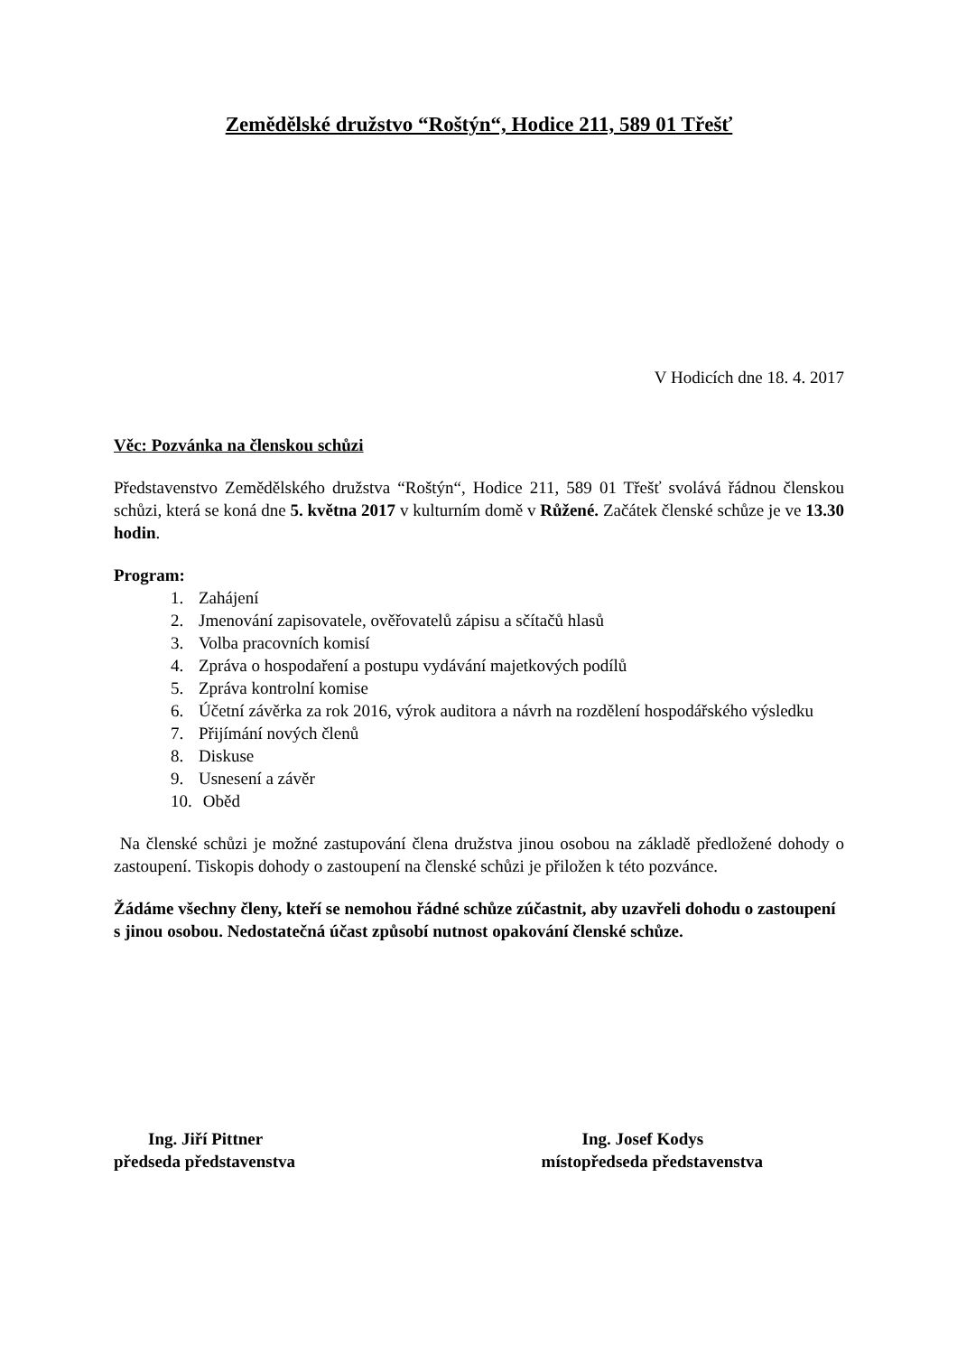Zemědělské družstvo “Roštýn“, Hodice 211, 589 01 Třešť
V Hodicích dne 18. 4. 2017
Věc: Pozvánka na členskou schůzi
Představenstvo Zemědělského družstva “Roštýn“, Hodice 211, 589 01 Třešť svolává řádnou členskou schůzi, která se koná dne 5. května 2017 v kulturním domě v Růžené. Začátek členské schůze je ve 13.30 hodin.
Program:
1. Zahájení
2. Jmenování zapisovatele, ověřovatelů zápisu a sčítačů hlasů
3. Volba pracovních komisí
4. Zpráva o hospodaření a postupu vydávání majetkových podílů
5. Zpráva kontrolní komise
6. Účetní závěrka za rok 2016, výrok auditora a návrh na rozdělení hospodářského výsledku
7. Přijímání nových členů
8. Diskuse
9. Usnesení a závěr
10. Oběd
Na členské schůzi je možné zastupování člena družstva jinou osobou na základě předložené dohody o zastoupení. Tiskopis dohody o zastoupení na členské schůzi je přiložen k této pozvánce.
Žádáme všechny členy, kteří se nemohou řádné schůze zúčastnit, aby uzavřeli dohodu o zastoupení s jinou osobou. Nedostatečná účast způsobí nutnost opakování členské schůze.
Ing. Jiří Pittner
předseda představenstva
Ing. Josef Kodys
místopředseda představenstva